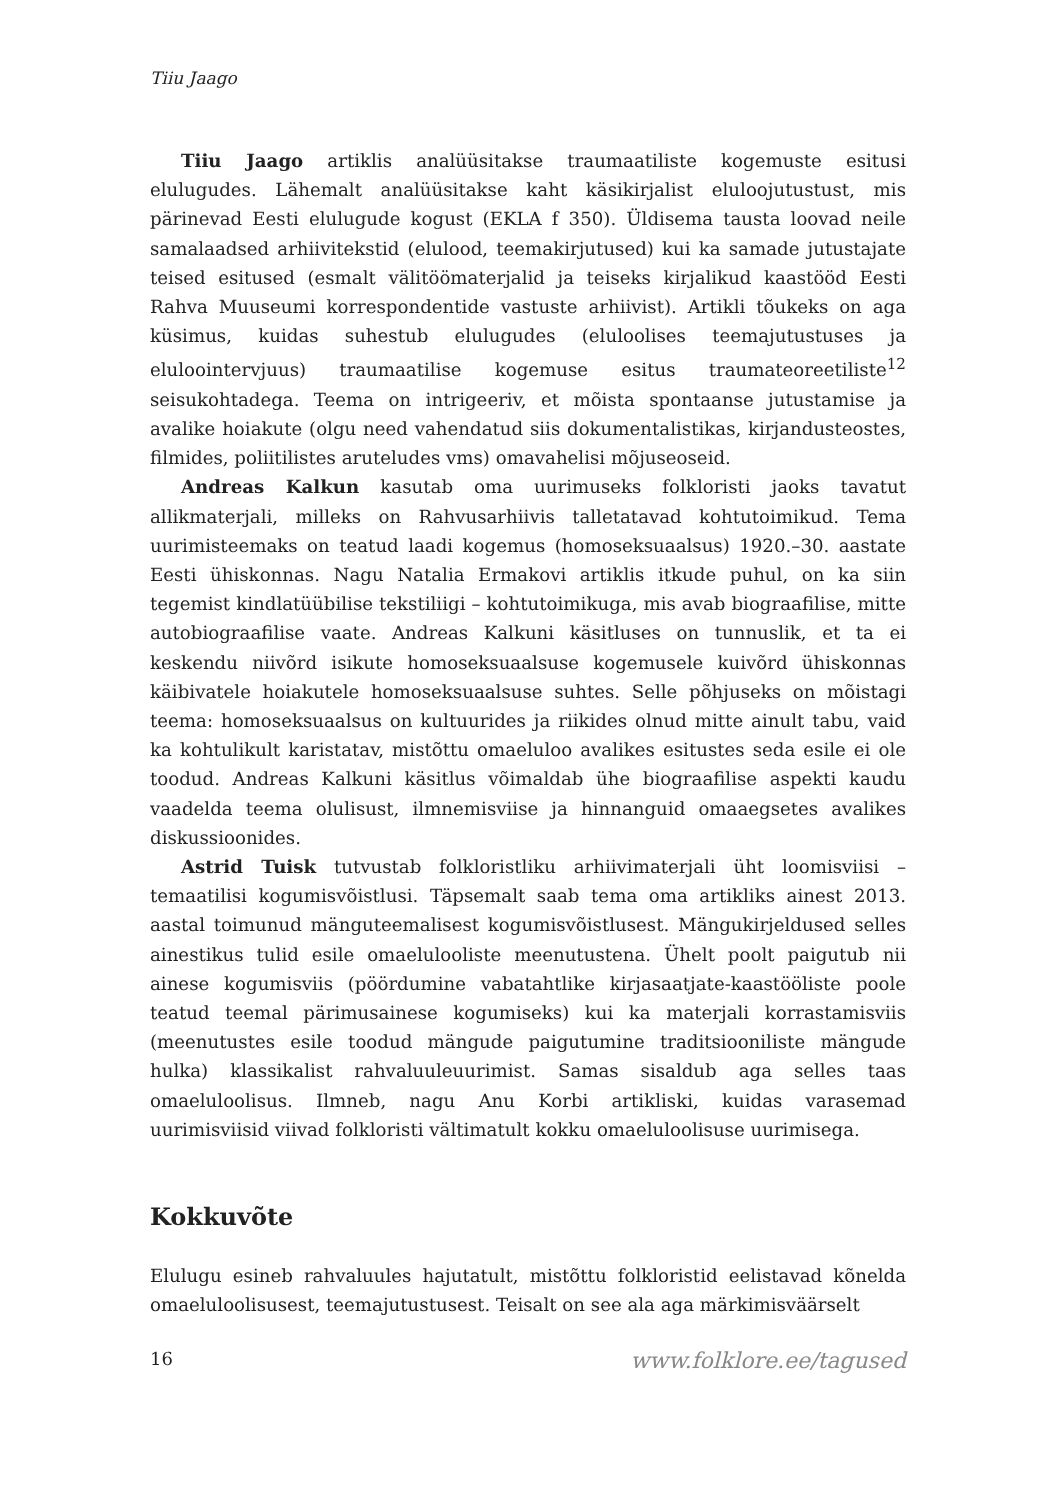Tiiu Jaago
Tiiu Jaago artiklis analüüsitakse traumaatiliste kogemuste esitusi elulugudes. Lähemalt analüüsitakse kaht käsikirjalist eluloojutustust, mis pärinevad Eesti elulugude kogust (EKLA f 350). Üldisema tausta loovad neile samalaadsed arhiivitekstid (elulood, teemakirjutused) kui ka samade jutustajate teised esitused (esmalt välitöömaterjalid ja teiseks kirjalikud kaastööd Eesti Rahva Muuseumi korrespondentide vastuste arhiivist). Artikli tõukeks on aga küsimus, kuidas suhestub elulugudes (eluloolises teemajutustuses ja eluloointervjuus) traumaatilise kogemuse esitus traumateoreetiliste<sup>12</sup> seisukohtadega. Teema on intrigeeriv, et mõista spontaanse jutustamise ja avalike hoiakute (olgu need vahendatud siis dokumentalistikas, kirjandusteostes, filmides, poliitilistes aruteludes vms) omavahelisi mõjuseoseid.
Andreas Kalkun kasutab oma uurimuseks folkloristi jaoks tavatut allikmaterjali, milleks on Rahvusarhiivis talletatavad kohtutoimikud. Tema uurimisteemaks on teatud laadi kogemus (homoseksuaalsus) 1920.–30. aastate Eesti ühiskonnas. Nagu Natalia Ermakovi artiklis itkude puhul, on ka siin tegemist kindlatüübilise tekstiliigi – kohtutoimikuga, mis avab biograafilise, mitte autobiograafilise vaate. Andreas Kalkuni käsitluses on tunnuslik, et ta ei keskendu niivõrd isikute homoseksuaalsuse kogemusele kuivõrd ühiskonnas käibivatele hoiakutele homoseksuaalsuse suhtes. Selle põhjuseks on mõistagi teema: homoseksuaalsus on kultuurides ja riikides olnud mitte ainult tabu, vaid ka kohtulikult karistatav, mistõttu omaeluloo avalikes esitustes seda esile ei ole toodud. Andreas Kalkuni käsitlus võimaldab ühe biograafilise aspekti kaudu vaadelda teema olulisust, ilmnemisviise ja hinnanguid omaaegsetes avalikes diskussioonides.
Astrid Tuisk tutvustab folkloristliku arhiivimaterjali üht loomisviisi – temaatilisi kogumisvõistlusi. Täpsemalt saab tema oma artikliks ainest 2013. aastal toimunud mänguteemalisest kogumisvõistlusest. Mängukirjeldused selles ainestikus tulid esile omaeluloolistе meenutustena. Ühelt poolt paigutub nii ainese kogumisviis (pöördumine vabatahtlike kirjasaatjate-kaastööliste poole teatud teemal pärimusainese kogumiseks) kui ka materjali korrastamisviis (meenutustes esile toodud mängude paigutumine traditsiooniliste mängude hulka) klassikalist rahvaluuleuurimist. Samas sisaldub aga selles taas omaeluloolisus. Ilmneb, nagu Anu Korbi artikliski, kuidas varasemad uurimisviisid viivad folkloristi vältimatult kokku omaeluloolisuse uurimisega.
Kokkuvõte
Elulugu esineb rahvaluules hajutatult, mistõttu folkloristid eelistavad kõnelda omaeluloolisusest, teemajutustusest. Teisalt on see ala aga märkimisväärselt
16 www.folklore.ee/tagused